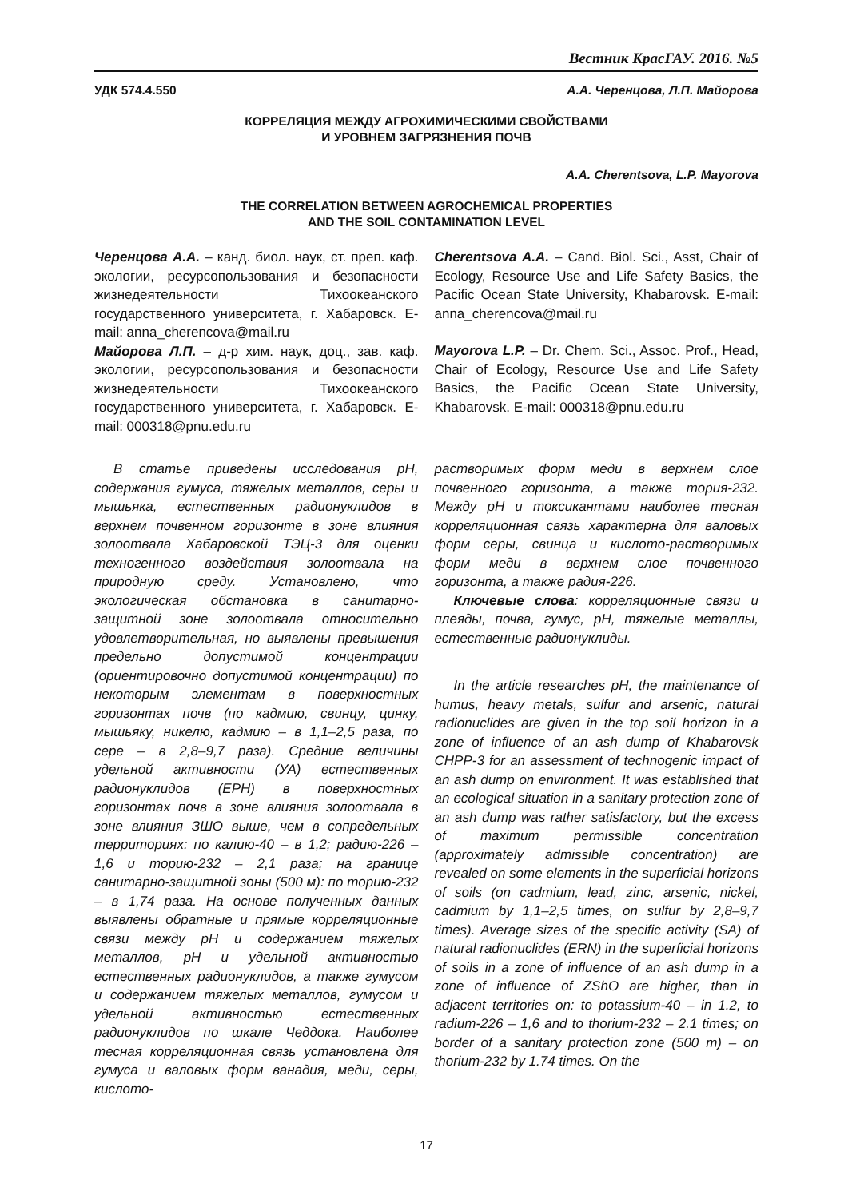Вестник КрасГАУ. 2016. №5
УДК 574.4.550 А.А. Черенцова, Л.П. Майорова
КОРРЕЛЯЦИЯ МЕЖДУ АГРОХИМИЧЕСКИМИ СВОЙСТВАМИ
И УРОВНЕМ ЗАГРЯЗНЕНИЯ ПОЧВ
A.A. Cherentsova, L.P. Mayorova
THE CORRELATION BETWEEN AGROCHEMICAL PROPERTIES
AND THE SOIL CONTAMINATION LEVEL
Черенцова А.А. – канд. биол. наук, ст. преп. каф. экологии, ресурсопользования и безопасности жизнедеятельности Тихоокеанского государственного университета, г. Хабаровск. E-mail: anna_cherencova@mail.ru
Майорова Л.П. – д-р хим. наук, доц., зав. каф. экологии, ресурсопользования и безопасности жизнедеятельности Тихоокеанского государственного университета, г. Хабаровск. E-mail: 000318@pnu.edu.ru
Cherentsova A.A. – Cand. Biol. Sci., Asst, Chair of Ecology, Resource Use and Life Safety Basics, the Pacific Ocean State University, Khabarovsk. E-mail: anna_cherencova@mail.ru
Mayorova L.P. – Dr. Chem. Sci., Assoc. Prof., Head, Chair of Ecology, Resource Use and Life Safety Basics, the Pacific Ocean State University, Khabarovsk. E-mail: 000318@pnu.edu.ru
В статье приведены исследования pH, содержания гумуса, тяжелых металлов, серы и мышьяка, естественных радионуклидов в верхнем почвенном горизонте в зоне влияния золоотвала Хабаровской ТЭЦ-3 для оценки техногенного воздействия золоотвала на природную среду. Установлено, что экологическая обстановка в санитарно-защитной зоне золоотвала относительно удовлетворительная, но выявлены превышения предельно допустимой концентрации (ориентировочно допустимой концентрации) по некоторым элементам в поверхностных горизонтах почв (по кадмию, свинцу, цинку, мышьяку, никелю, кадмию – в 1,1–2,5 раза, по сере – в 2,8–9,7 раза). Средние величины удельной активности (УА) естественных радионуклидов (ЕРН) в поверхностных горизонтах почв в зоне влияния золоотвала в зоне влияния ЗШО выше, чем в сопредельных территориях: по калию-40 – в 1,2; радию-226 – 1,6 и торию-232 – 2,1 раза; на границе санитарно-защитной зоны (500 м): по торию-232 – в 1,74 раза. На основе полученных данных выявлены обратные и прямые корреляционные связи между pH и содержанием тяжелых металлов, pH и удельной активностью естественных радионуклидов, а также гумусом и содержанием тяжелых металлов, гумусом и удельной активностью естественных радионуклидов по шкале Чеддока. Наиболее тесная корреляционная связь установлена для гумуса и валовых форм ванадия, меди, серы, кислото-
растворимых форм меди в верхнем слое почвенного горизонта, а также тория-232. Между pH и токсикантами наиболее тесная корреляционная связь характерна для валовых форм серы, свинца и кислото-растворимых форм меди в верхнем слое почвенного горизонта, а также радия-226.
Ключевые слова: корреляционные связи и плеяды, почва, гумус, pH, тяжелые металлы, естественные радионуклиды.
In the article researches pH, the maintenance of humus, heavy metals, sulfur and arsenic, natural radionuclides are given in the top soil horizon in a zone of influence of an ash dump of Khabarovsk CHPP-3 for an assessment of technogenic impact of an ash dump on environment. It was established that an ecological situation in a sanitary protection zone of an ash dump was rather satisfactory, but the excess of maximum permissible concentration (approximately admissible concentration) are revealed on some elements in the superficial horizons of soils (on cadmium, lead, zinc, arsenic, nickel, cadmium by 1,1–2,5 times, on sulfur by 2,8–9,7 times). Average sizes of the specific activity (SA) of natural radionuclides (ERN) in the superficial horizons of soils in a zone of influence of an ash dump in a zone of influence of ZShO are higher, than in adjacent territories on: to potassium-40 – in 1.2, to radium-226 – 1,6 and to thorium-232 – 2.1 times; on border of a sanitary protection zone (500 m) – on thorium-232 by 1.74 times. On the
17